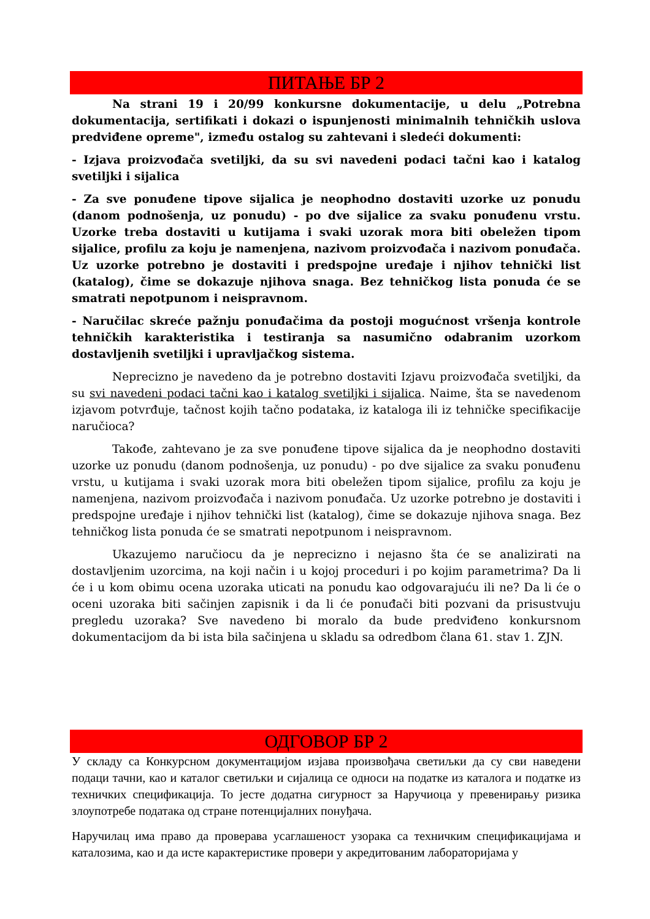ПИТАЊЕ БР 2
Na strani 19 i 20/99 konkursne dokumentacije, u delu „Potrebna dokumentacija, sertifikati i dokazi o ispunjenosti minimalnih tehničkih uslova predviđene opreme", između ostalog su zahtevani i sledeći dokumenti:
- Izjava proizvođača svetiljki, da su svi navedeni podaci tačni kao i katalog svetiljki i sijalica
- Za sve ponuđene tipove sijalica je neophodno dostaviti uzorke uz ponudu (danom podnošenja, uz ponudu) - po dve sijalice za svaku ponuđenu vrstu. Uzorke treba dostaviti u kutijama i svaki uzorak mora biti obeležen tipom sijalice, profilu za koju je namenjena, nazivom proizvođača i nazivom ponuđača. Uz uzorke potrebno je dostaviti i predspojne uređaje i njihov tehnički list (katalog), čime se dokazuje njihova snaga. Bez tehničkog lista ponuda će se smatrati nepotpunom i neispravnom.
- Naručilac skreće pažnju ponuđačima da postoji mogućnost vršenja kontrole tehničkih karakteristika i testiranja sa nasumično odabranim uzorkom dostavljenih svetiljki i upravljačkog sistema.
Neprecizno je navedeno da je potrebno dostaviti Izjavu proizvođača svetiljki, da su svi navedeni podaci tačni kao i katalog svetiljki i sijalica. Naime, šta se navedenom izjavom potvrđuje, tačnost kojih tačno podataka, iz kataloga ili iz tehničke specifikacije naručioca?
Takođe, zahtevano je za sve ponuđene tipove sijalica da je neophodno dostaviti uzorke uz ponudu (danom podnošenja, uz ponudu) - po dve sijalice za svaku ponuđenu vrstu, u kutijama i svaki uzorak mora biti obeležen tipom sijalice, profilu za koju je namenjena, nazivom proizvođača i nazivom ponuđača. Uz uzorke potrebno je dostaviti i predspojne uređaje i njihov tehnički list (katalog), čime se dokazuje njihova snaga. Bez tehničkog lista ponuda će se smatrati nepotpunom i neispravnom.
Ukazujemo naručiocu da je neprecizno i nejasno šta će se analizirati na dostavljenim uzorcima, na koji način i u kojoj proceduri i po kojim parametrima? Da li će i u kom obimu ocena uzoraka uticati na ponudu kao odgovarajuću ili ne? Da li će o oceni uzoraka biti sačinjen zapisnik i da li će ponuđači biti pozvani da prisustvuju pregledu uzoraka? Sve navedeno bi moralo da bude predviđeno konkursnom dokumentacijom da bi ista bila sačinjena u skladu sa odredbom člana 61. stav 1. ZJN.
ОДГОВОР БР 2
У складу са Конкурсном документацијом изјава произвођача светиљки да су сви наведени подаци тачни, као и каталог светиљки и сијалица се односи на податке из каталога и податке из техничких спецификација. То јесте додатна сигурност за Наручиоца у превенирању ризика злоупотребе података од стране потенцијалних понуђача.
Наручилац има право да проверава усаглашеност узорака са техничким спецификацијама и каталозима, као и да исте карактеристике провери у акредитованим лабораторијама у